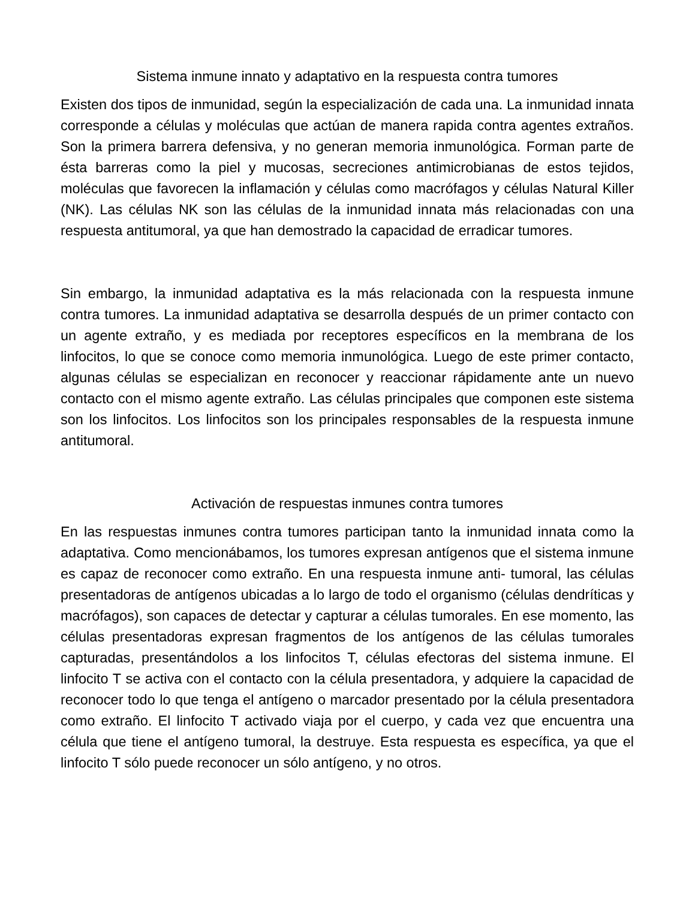Sistema inmune innato y adaptativo en la respuesta contra tumores
Existen dos tipos de inmunidad, según la especialización de cada una. La inmunidad innata corresponde a células y moléculas que actúan de manera rapida contra agentes extraños. Son la primera barrera defensiva, y no generan memoria inmunológica. Forman parte de ésta barreras como la piel y mucosas, secreciones antimicrobianas de estos tejidos, moléculas que favorecen la inflamación y células como macrófagos y células Natural Killer (NK). Las células NK son las células de la inmunidad innata más relacionadas con una respuesta antitumoral, ya que han demostrado la capacidad de erradicar tumores.
Sin embargo, la inmunidad adaptativa es la más relacionada con la respuesta inmune contra tumores. La inmunidad adaptativa se desarrolla después de un primer contacto con un agente extraño, y es mediada por receptores específicos en la membrana de los linfocitos, lo que se conoce como memoria inmunológica. Luego de este primer contacto, algunas células se especializan en reconocer y reaccionar rápidamente ante un nuevo contacto con el mismo agente extraño. Las células principales que componen este sistema son los linfocitos. Los linfocitos son los principales responsables de la respuesta inmune antitumoral.
Activación de respuestas inmunes contra tumores
En las respuestas inmunes contra tumores participan tanto la inmunidad innata como la adaptativa. Como mencionábamos, los tumores expresan antígenos que el sistema inmune es capaz de reconocer como extraño. En una respuesta inmune anti- tumoral, las células presentadoras de antígenos ubicadas a lo largo de todo el organismo (células dendríticas y macrófagos), son capaces de detectar y capturar a células tumorales. En ese momento, las células presentadoras expresan fragmentos de los antígenos de las células tumorales capturadas, presentándolos a los linfocitos T, células efectoras del sistema inmune. El linfocito T se activa con el contacto con la célula presentadora, y adquiere la capacidad de reconocer todo lo que tenga el antígeno o marcador presentado por la célula presentadora como extraño. El linfocito T activado viaja por el cuerpo, y cada vez que encuentra una célula que tiene el antígeno tumoral, la destruye. Esta respuesta es específica, ya que el linfocito T sólo puede reconocer un sólo antígeno, y no otros.